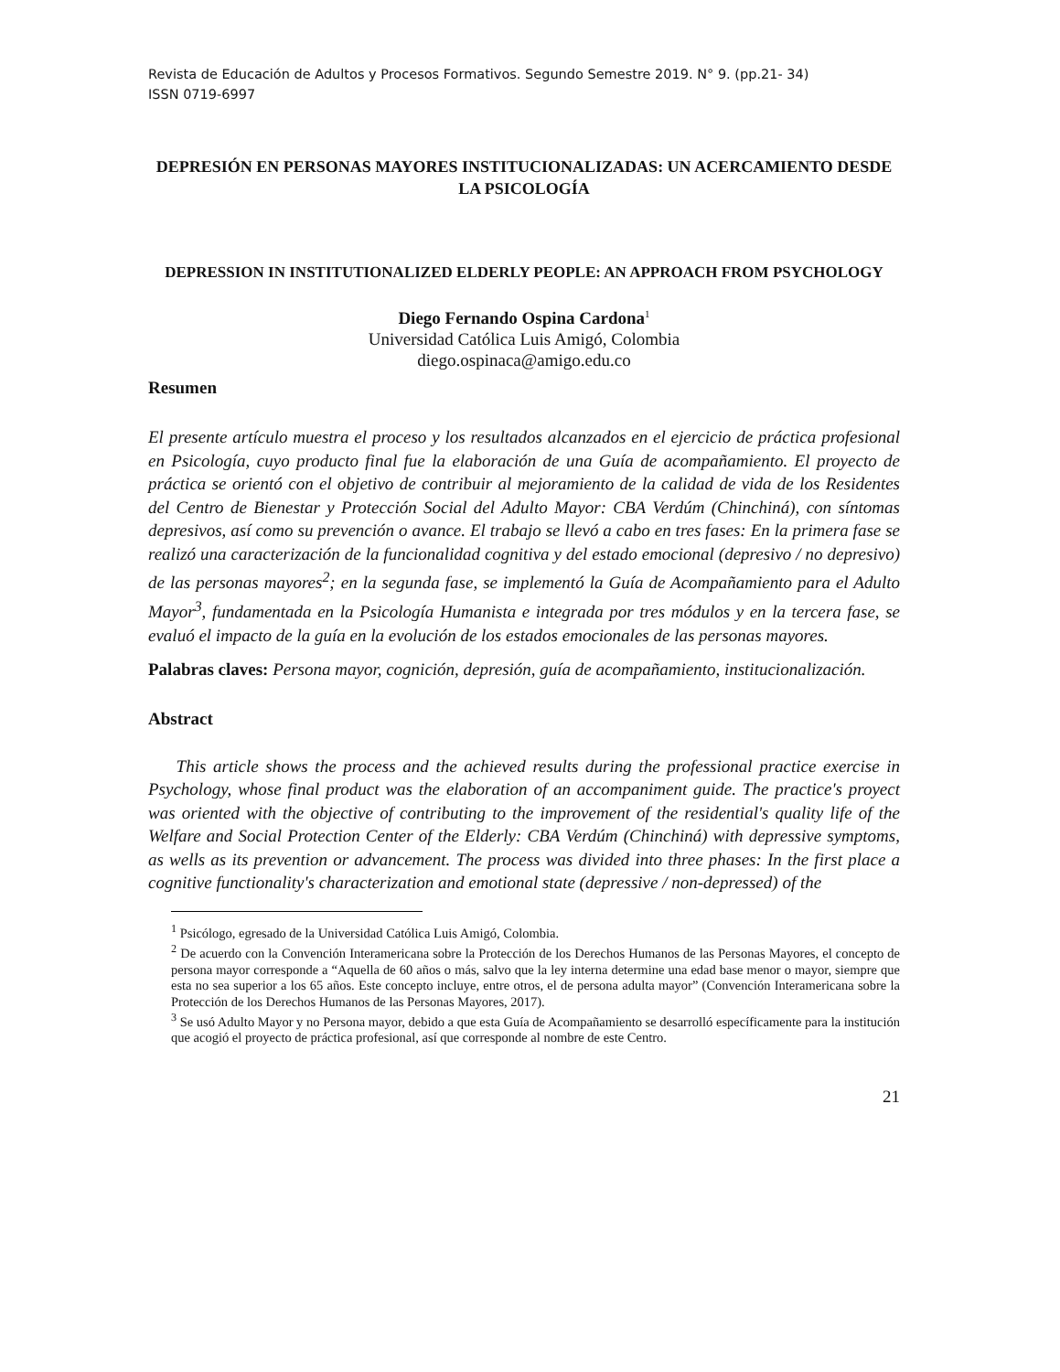Revista de Educación de Adultos y Procesos Formativos. Segundo Semestre 2019. N° 9. (pp.21- 34)
ISSN 0719-6997
DEPRESIÓN EN PERSONAS MAYORES INSTITUCIONALIZADAS: UN ACERCAMIENTO DESDE LA PSICOLOGÍA
DEPRESSION IN INSTITUTIONALIZED ELDERLY PEOPLE: AN APPROACH FROM PSYCHOLOGY
Diego Fernando Ospina Cardona<sup>1</sup>
Universidad Católica Luis Amigó, Colombia
diego.ospinaca@amigo.edu.co
Resumen
El presente artículo muestra el proceso y los resultados alcanzados en el ejercicio de práctica profesional en Psicología, cuyo producto final fue la elaboración de una Guía de acompañamiento. El proyecto de práctica se orientó con el objetivo de contribuir al mejoramiento de la calidad de vida de los Residentes del Centro de Bienestar y Protección Social del Adulto Mayor: CBA Verdúm (Chinchiná), con síntomas depresivos, así como su prevención o avance. El trabajo se llevó a cabo en tres fases: En la primera fase se realizó una caracterización de la funcionalidad cognitiva y del estado emocional (depresivo / no depresivo) de las personas mayores<sup>2</sup>; en la segunda fase, se implementó la Guía de Acompañamiento para el Adulto Mayor<sup>3</sup>, fundamentada en la Psicología Humanista e integrada por tres módulos y en la tercera fase, se evaluó el impacto de la guía en la evolución de los estados emocionales de las personas mayores.
Palabras claves: Persona mayor, cognición, depresión, guía de acompañamiento, institucionalización.
Abstract
This article shows the process and the achieved results during the professional practice exercise in Psychology, whose final product was the elaboration of an accompaniment guide. The practice's proyect was oriented with the objective of contributing to the improvement of the residential's quality life of the Welfare and Social Protection Center of the Elderly: CBA Verdúm (Chinchiná) with depressive symptoms, as wells as its prevention or advancement. The process was divided into three phases: In the first place a cognitive functionality's characterization and emotional state (depressive / non-depressed) of the
<sup>1</sup> Psicólogo, egresado de la Universidad Católica Luis Amigó, Colombia.
<sup>2</sup> De acuerdo con la Convención Interamericana sobre la Protección de los Derechos Humanos de las Personas Mayores, el concepto de persona mayor corresponde a “Aquella de 60 años o más, salvo que la ley interna determine una edad base menor o mayor, siempre que esta no sea superior a los 65 años. Este concepto incluye, entre otros, el de persona adulta mayor” (Convención Interamericana sobre la Protección de los Derechos Humanos de las Personas Mayores, 2017).
<sup>3</sup> Se usó Adulto Mayor y no Persona mayor, debido a que esta Guía de Acompañamiento se desarrolló específicamente para la institución que acogió el proyecto de práctica profesional, así que corresponde al nombre de este Centro.
21